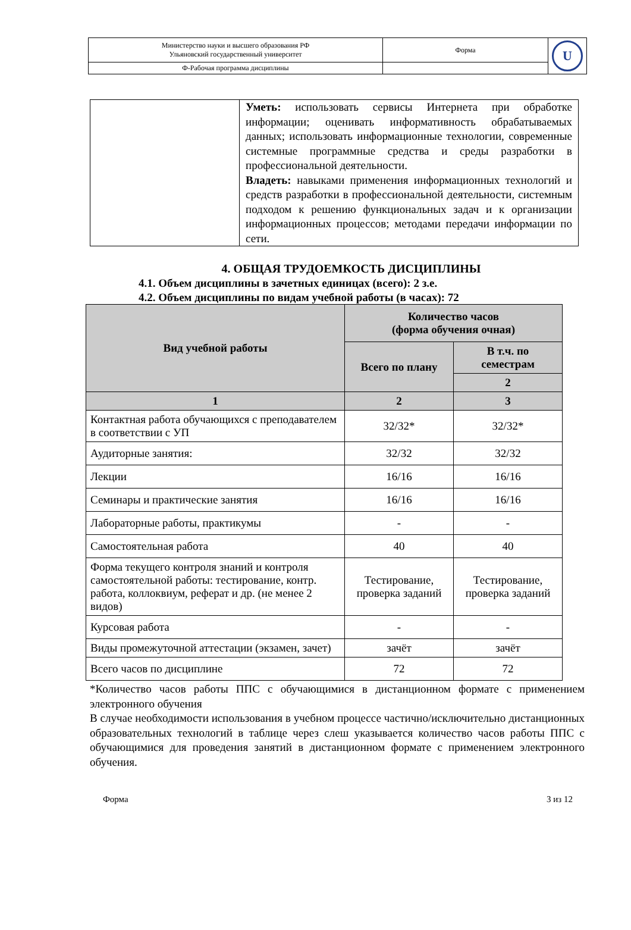| Министерство науки и высшего образования РФ Ульяновский государственный университет | Форма | U |
| Ф-Рабочая программа дисциплины | | |
| | Уметь: использовать сервисы Интернета при обработке информации; оценивать информативность обрабатываемых данных; использовать информационные технологии, современные системные программные средства и среды разработки в профессиональной деятельности. Владеть: навыками применения информационных технологий и средств разработки в профессиональной деятельности, системным подходом к решению функциональных задач и к организации информационных процессов; методами передачи информации по сети. |
4. ОБЩАЯ ТРУДОЕМКОСТЬ ДИСЦИПЛИНЫ
4.1. Объем дисциплины в зачетных единицах (всего): 2 з.е.
4.2. Объем дисциплины по видам учебной работы (в часах): 72
| Вид учебной работы | Количество часов (форма обучения очная) | |
| --- | --- | --- |
| | Всего по плану | В т.ч. по семестрам |
| | | 2 |
| 1 | 2 | 3 |
| Контактная работа обучающихся с преподавателем в соответствии с УП | 32/32* | 32/32* |
| Аудиторные занятия: | 32/32 | 32/32 |
| Лекции | 16/16 | 16/16 |
| Семинары и практические занятия | 16/16 | 16/16 |
| Лабораторные работы, практикумы | - | - |
| Самостоятельная работа | 40 | 40 |
| Форма текущего контроля знаний и контроля самостоятельной работы: тестирование, контр. работа, коллоквиум, реферат и др. (не менее 2 видов) | Тестирование, проверка заданий | Тестирование, проверка заданий |
| Курсовая работа | - | - |
| Виды промежуточной аттестации (экзамен, зачет) | зачёт | зачёт |
| Всего часов по дисциплине | 72 | 72 |
*Количество часов работы ППС с обучающимися в дистанционном формате с применением электронного обучения
В случае необходимости использования в учебном процессе частично/исключительно дистанционных образовательных технологий в таблице через слеш указывается количество часов работы ППС с обучающимися для проведения занятий в дистанционном формате с применением электронного обучения.
Форма 3 из 12